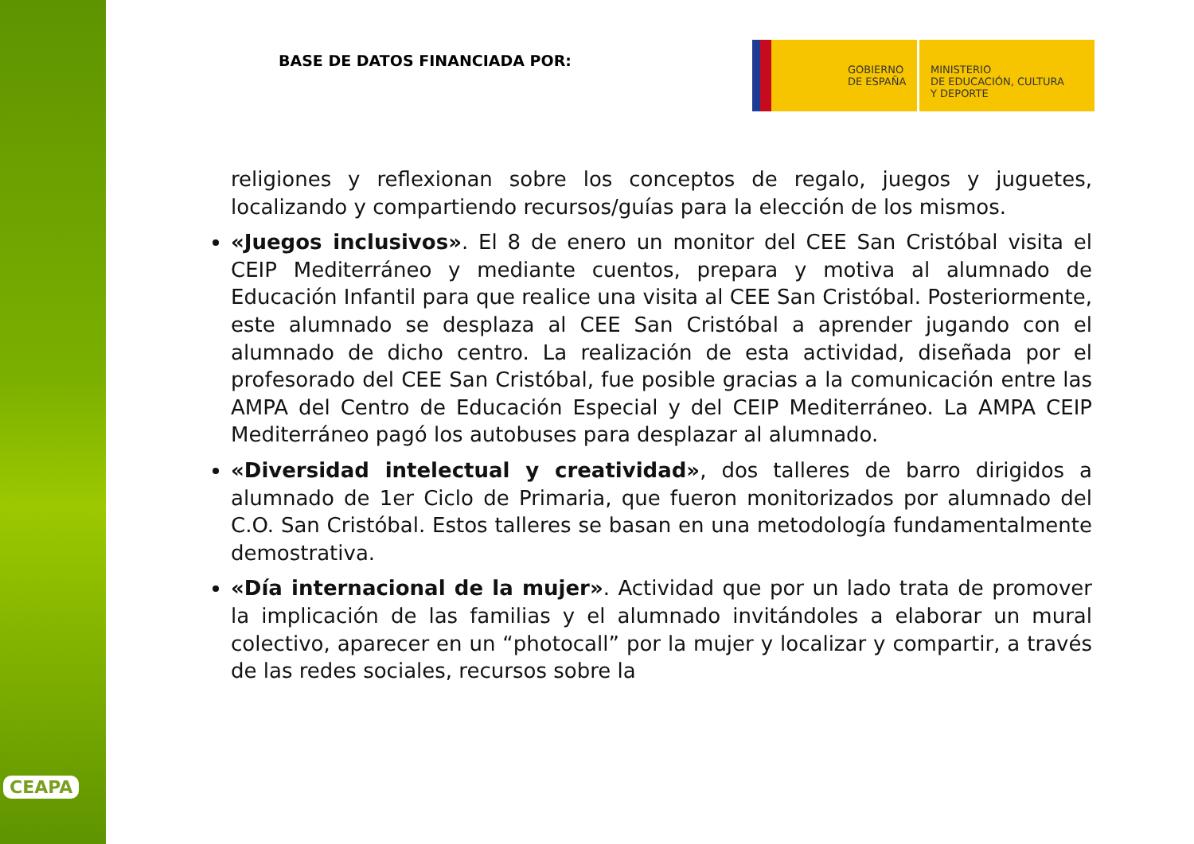CEAPA
BASE DE DATOS FINANCIADA POR:
GOBIERNO
DE ESPAÑA
MINISTERIO
DE EDUCACIÓN, CULTURA
Y DEPORTE
religiones y reflexionan sobre los conceptos de regalo, juegos y juguetes, localizando y compartiendo recursos/guías para la elección de los mismos.
«Juegos inclusivos». El 8 de enero un monitor del CEE San Cristóbal visita el CEIP Mediterráneo y mediante cuentos, prepara y motiva al alumnado de Educación Infantil para que realice una visita al CEE San Cristóbal. Posteriormente, este alumnado se desplaza al CEE San Cristóbal a aprender jugando con el alumnado de dicho centro. La realización de esta actividad, diseñada por el profesorado del CEE San Cristóbal, fue posible gracias a la comunicación entre las AMPA del Centro de Educación Especial y del CEIP Mediterráneo. La AMPA CEIP Mediterráneo pagó los autobuses para desplazar al alumnado.
«Diversidad intelectual y creatividad», dos talleres de barro dirigidos a alumnado de 1er Ciclo de Primaria, que fueron monitorizados por alumnado del C.O. San Cristóbal. Estos talleres se basan en una metodología fundamentalmente demostrativa.
«Día internacional de la mujer». Actividad que por un lado trata de promover la implicación de las familias y el alumnado invitándoles a elaborar un mural colectivo, aparecer en un “photocall” por la mujer y localizar y compartir, a través de las redes sociales, recursos sobre la